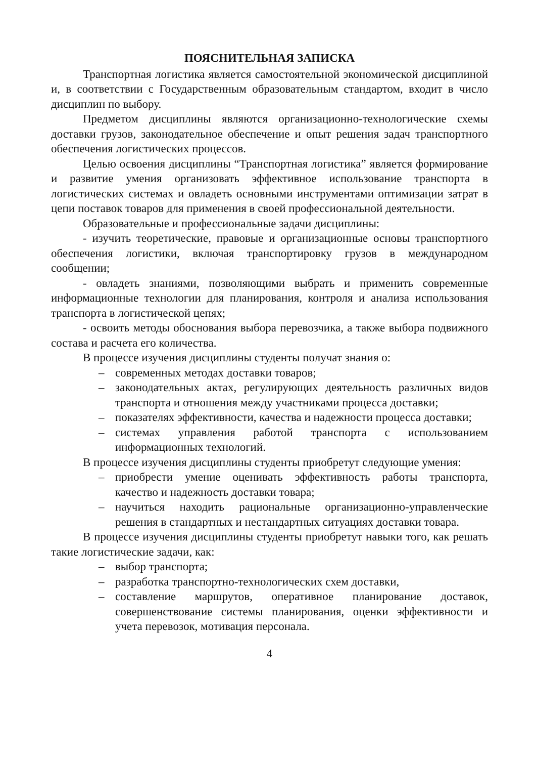ПОЯСНИТЕЛЬНАЯ ЗАПИСКА
Транспортная логистика является самостоятельной экономической дисциплиной и, в соответствии с Государственным образовательным стандартом, входит в число дисциплин по выбору.
Предметом дисциплины являются организационно-технологические схемы доставки грузов, законодательное обеспечение и опыт решения задач транспортного обеспечения логистических процессов.
Целью освоения дисциплины “Транспортная логистика” является формирование и развитие умения организовать эффективное использование транспорта в логистических системах и овладеть основными инструментами оптимизации затрат в цепи поставок товаров для применения в своей профессиональной деятельности.
Образовательные и профессиональные задачи дисциплины:
- изучить теоретические, правовые и организационные основы транспортного обеспечения логистики, включая транспортировку грузов в международном сообщении;
- овладеть знаниями, позволяющими выбрать и применить современные информационные технологии для планирования, контроля и анализа использования транспорта в логистической цепях;
- освоить методы обоснования выбора перевозчика, а также выбора подвижного состава и расчета его количества.
В процессе изучения дисциплины студенты получат знания о:
– современных методах доставки товаров;
– законодательных актах, регулирующих деятельность различных видов транспорта и отношения между участниками процесса доставки;
– показателях эффективности, качества и надежности процесса доставки;
– системах управления работой транспорта с использованием информационных технологий.
В процессе изучения дисциплины студенты приобретут следующие умения:
– приобрести умение оценивать эффективность работы транспорта, качество и надежность доставки товара;
– научиться находить рациональные организационно-управленческие решения в стандартных и нестандартных ситуациях доставки товара.
В процессе изучения дисциплины студенты приобретут навыки того, как решать такие логистические задачи, как:
– выбор транспорта;
– разработка транспортно-технологических схем доставки,
– составление маршрутов, оперативное планирование доставок, совершенствование системы планирования, оценки эффективности и учета перевозок, мотивация персонала.
4